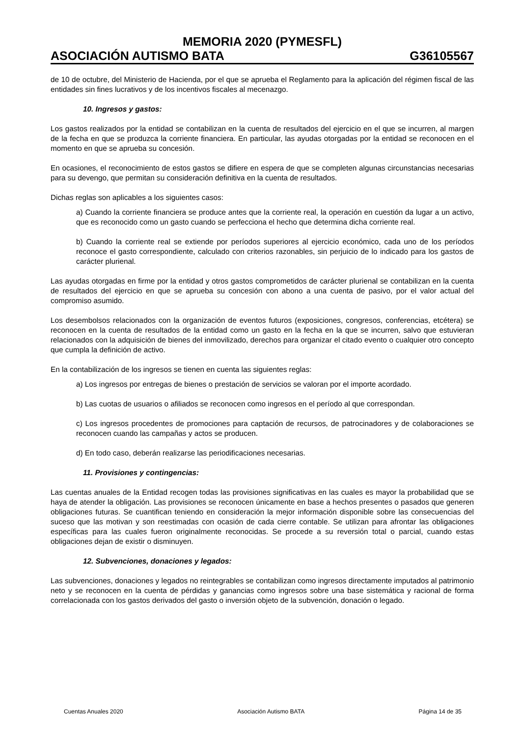MEMORIA 2020 (PYMESFL)
ASOCIACIÓN AUTISMO BATA G36105567
de 10 de octubre, del Ministerio de Hacienda, por el que se aprueba el Reglamento para la aplicación del régimen fiscal de las entidades sin fines lucrativos y de los incentivos fiscales al mecenazgo.
10. Ingresos y gastos:
Los gastos realizados por la entidad se contabilizan en la cuenta de resultados del ejercicio en el que se incurren, al margen de la fecha en que se produzca la corriente financiera. En particular, las ayudas otorgadas por la entidad se reconocen en el momento en que se aprueba su concesión.
En ocasiones, el reconocimiento de estos gastos se difiere en espera de que se completen algunas circunstancias necesarias para su devengo, que permitan su consideración definitiva en la cuenta de resultados.
Dichas reglas son aplicables a los siguientes casos:
a) Cuando la corriente financiera se produce antes que la corriente real, la operación en cuestión da lugar a un activo, que es reconocido como un gasto cuando se perfecciona el hecho que determina dicha corriente real.
b) Cuando la corriente real se extiende por períodos superiores al ejercicio económico, cada uno de los períodos reconoce el gasto correspondiente, calculado con criterios razonables, sin perjuicio de lo indicado para los gastos de carácter plurienal.
Las ayudas otorgadas en firme por la entidad y otros gastos comprometidos de carácter plurienal se contabilizan en la cuenta de resultados del ejercicio en que se aprueba su concesión con abono a una cuenta de pasivo, por el valor actual del compromiso asumido.
Los desembolsos relacionados con la organización de eventos futuros (exposiciones, congresos, conferencias, etcétera) se reconocen en la cuenta de resultados de la entidad como un gasto en la fecha en la que se incurren, salvo que estuvieran relacionados con la adquisición de bienes del inmovilizado, derechos para organizar el citado evento o cualquier otro concepto que cumpla la definición de activo.
En la contabilización de los ingresos se tienen en cuenta las siguientes reglas:
a) Los ingresos por entregas de bienes o prestación de servicios se valoran por el importe acordado.
b) Las cuotas de usuarios o afiliados se reconocen como ingresos en el período al que correspondan.
c) Los ingresos procedentes de promociones para captación de recursos, de patrocinadores y de colaboraciones se reconocen cuando las campañas y actos se producen.
d) En todo caso, deberán realizarse las periodificaciones necesarias.
11. Provisiones y contingencias:
Las cuentas anuales de la Entidad recogen todas las provisiones significativas en las cuales es mayor la probabilidad que se haya de atender la obligación. Las provisiones se reconocen únicamente en base a hechos presentes o pasados que generen obligaciones futuras. Se cuantifican teniendo en consideración la mejor información disponible sobre las consecuencias del suceso que las motivan y son reestimadas con ocasión de cada cierre contable. Se utilizan para afrontar las obligaciones específicas para las cuales fueron originalmente reconocidas. Se procede a su reversión total o parcial, cuando estas obligaciones dejan de existir o disminuyen.
12. Subvenciones, donaciones y legados:
Las subvenciones, donaciones y legados no reintegrables se contabilizan como ingresos directamente imputados al patrimonio neto y se reconocen en la cuenta de pérdidas y ganancias como ingresos sobre una base sistemática y racional de forma correlacionada con los gastos derivados del gasto o inversión objeto de la subvención, donación o legado.
Cuentas Anuales 2020 Asociación Autismo BATA Página 14 de 35